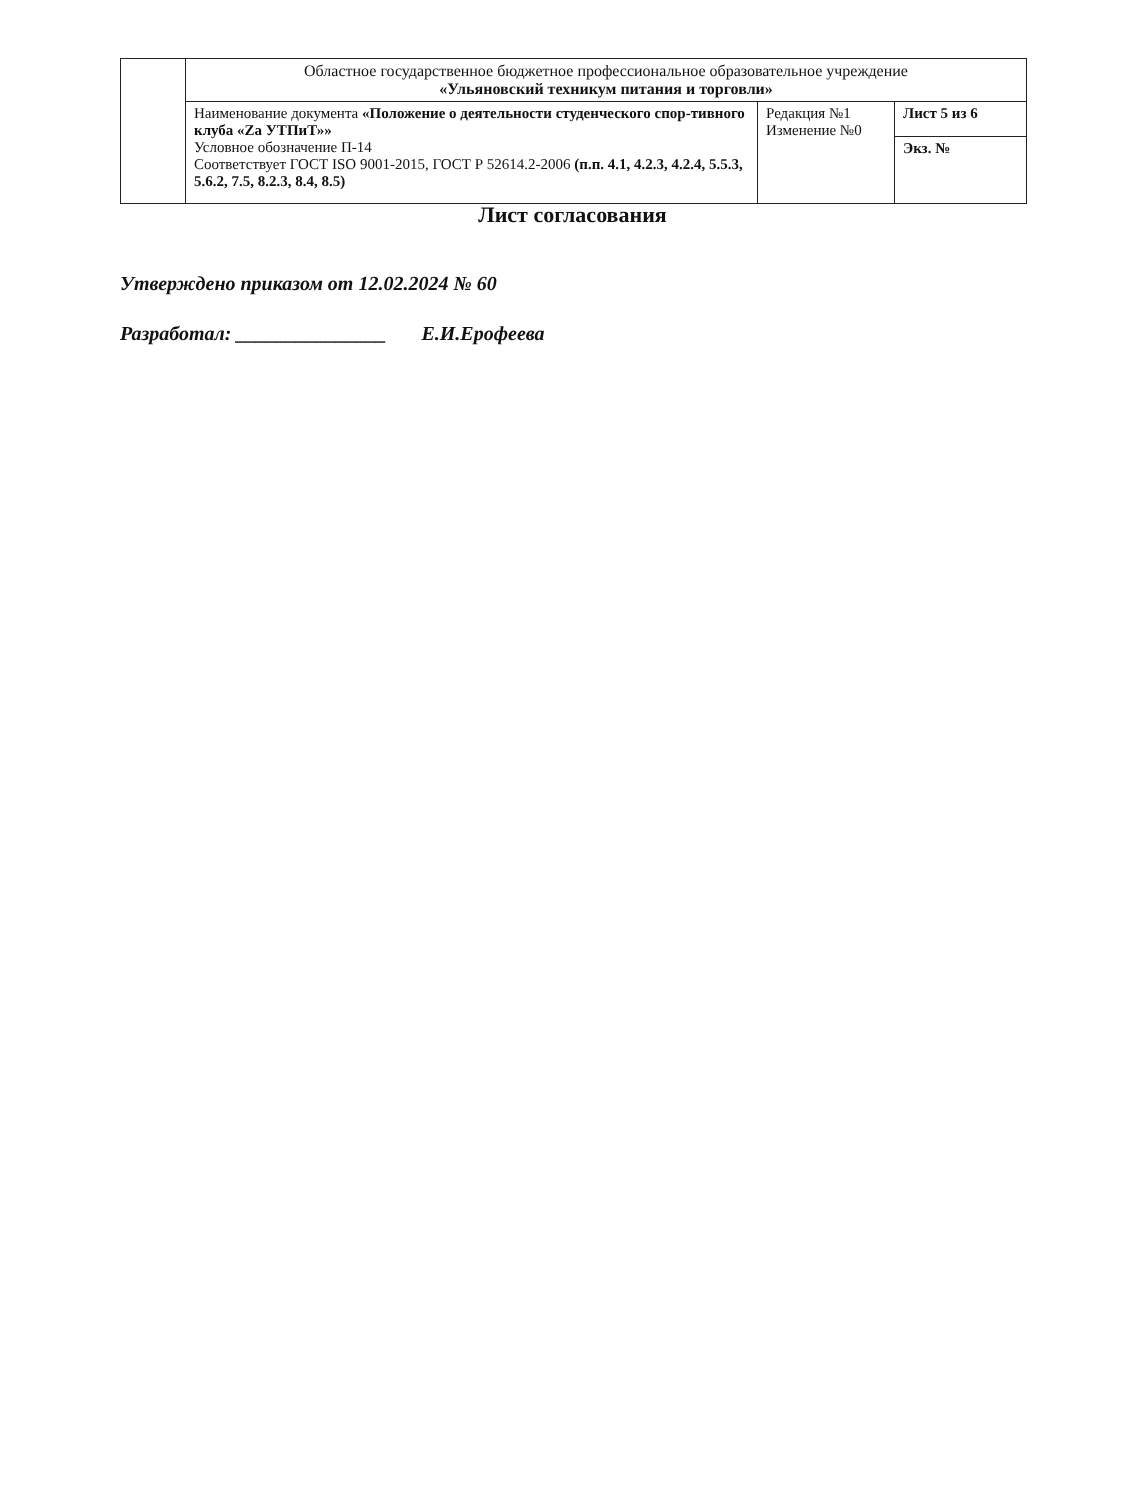| | Областное государственное бюджетное профессиональное образовательное учреждение «Ульяновский техникум питания и торговли» | | |
| | Наименование документа «Положение о деятельности студенческого спор-тивного клуба «Za УТПиТ»» Условное обозначение П-14 Соответствует ГОСТ ISO 9001-2015, ГОСТ Р 52614.2-2006 (п.п. 4.1, 4.2.3, 4.2.4, 5.5.3, 5.6.2, 7.5, 8.2.3, 8.4, 8.5) | Редакция №1 Изменение №0 | Лист 5 из 6 |
| | | | Экз. № |
Лист согласования
Утверждено приказом от 12.02.2024 № 60
Разработал: _______________ Е.И.Ерофеева